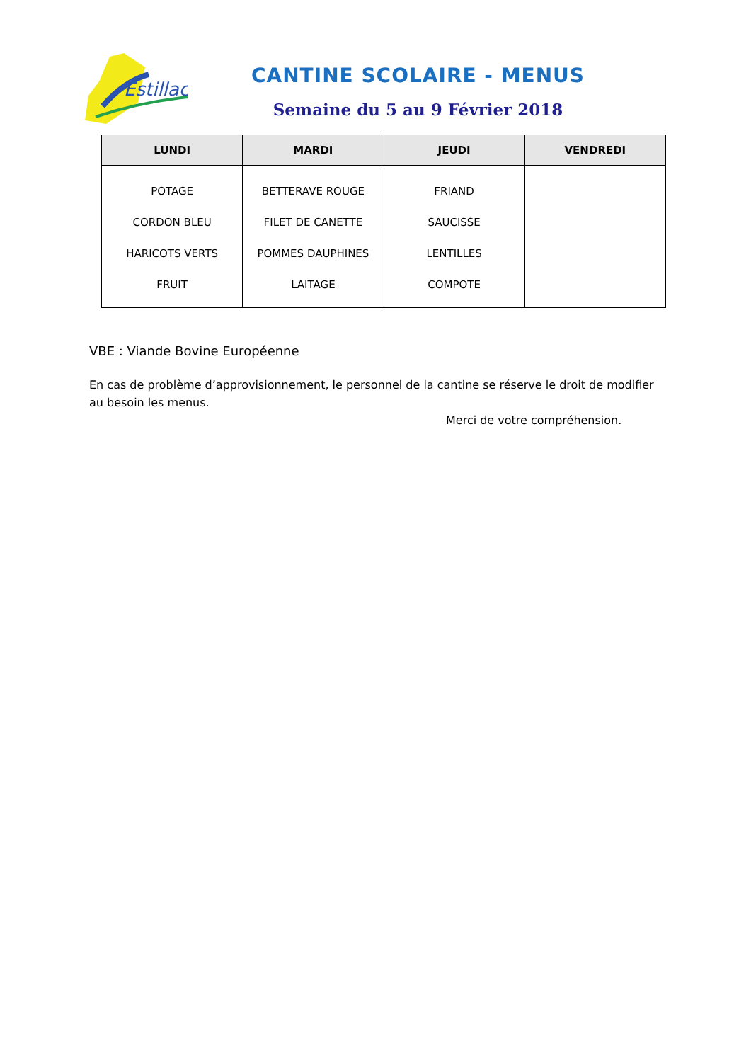Estillac
CANTINE SCOLAIRE - MENUS
Semaine du 5 au 9 Février 2018
| LUNDI | MARDI | JEUDI | VENDREDI |
| --- | --- | --- | --- |
| POTAGE CORDON BLEU HARICOTS VERTS FRUIT | BETTERAVE ROUGE FILET DE CANETTE POMMES DAUPHINES LAITAGE | FRIAND SAUCISSE LENTILLES COMPOTE | |
VBE : Viande Bovine Européenne
En cas de problème d’approvisionnement, le personnel de la cantine se réserve le droit de modifier au besoin les menus.
Merci de votre compréhension.